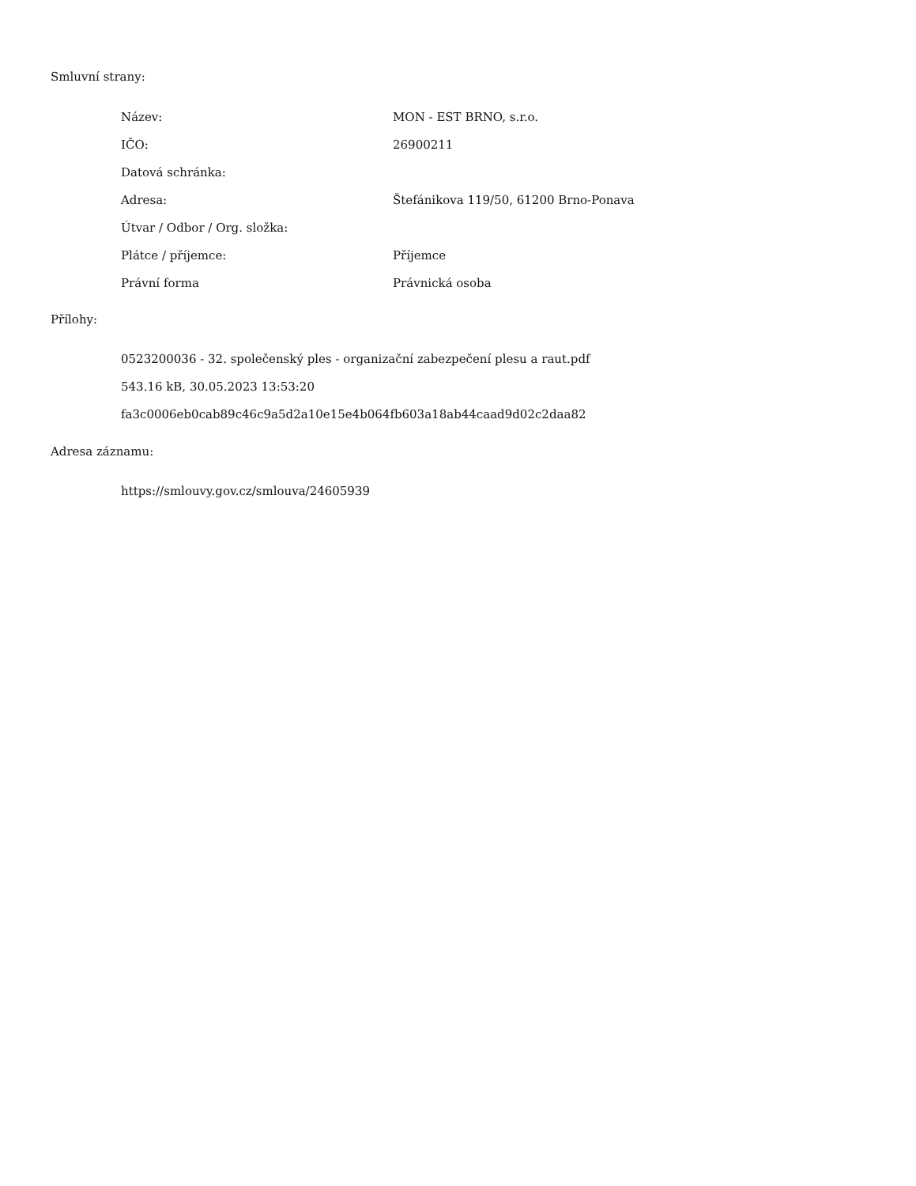Smluvní strany:
| Název: | MON - EST BRNO, s.r.o. |
| IČO: | 26900211 |
| Datová schránka: | |
| Adresa: | Štefánikova 119/50, 61200 Brno-Ponava |
| Útvar / Odbor / Org. složka: | |
| Plátce / příjemce: | Příjemce |
| Právní forma | Právnická osoba |
Přílohy:
0523200036 - 32. společenský ples - organizační zabezpečení plesu a raut.pdf
543.16 kB, 30.05.2023 13:53:20
fa3c0006eb0cab89c46c9a5d2a10e15e4b064fb603a18ab44caad9d02c2daa82
Adresa záznamu:
https://smlouvy.gov.cz/smlouva/24605939